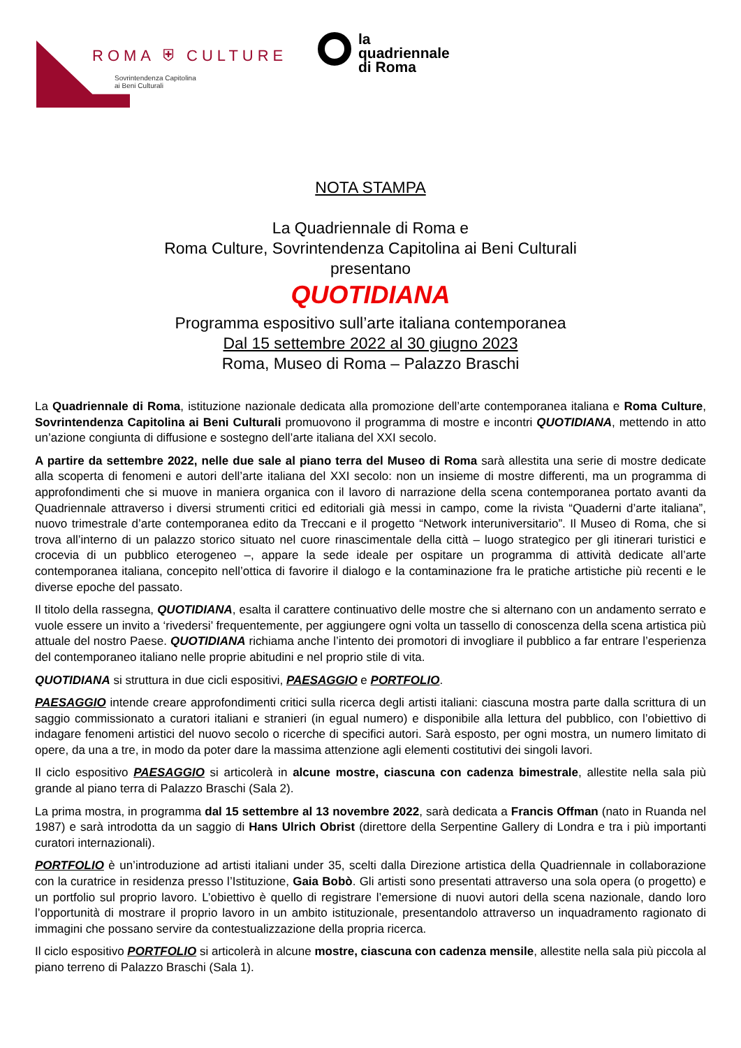ROMA ⛨ CULTURE
Sovrintendenza Capitolina
ai Beni Culturali
la
quadriennale
di Roma
NOTA STAMPA
La Quadriennale di Roma e
Roma Culture, Sovrintendenza Capitolina ai Beni Culturali
presentano
QUOTIDIANA
Programma espositivo sull’arte italiana contemporanea
Dal 15 settembre 2022 al 30 giugno 2023
Roma, Museo di Roma – Palazzo Braschi
La Quadriennale di Roma, istituzione nazionale dedicata alla promozione dell’arte contemporanea italiana e Roma Culture, Sovrintendenza Capitolina ai Beni Culturali promuovono il programma di mostre e incontri QUOTIDIANA, mettendo in atto un’azione congiunta di diffusione e sostegno dell’arte italiana del XXI secolo.
A partire da settembre 2022, nelle due sale al piano terra del Museo di Roma sarà allestita una serie di mostre dedicate alla scoperta di fenomeni e autori dell’arte italiana del XXI secolo: non un insieme di mostre differenti, ma un programma di approfondimenti che si muove in maniera organica con il lavoro di narrazione della scena contemporanea portato avanti da Quadriennale attraverso i diversi strumenti critici ed editoriali già messi in campo, come la rivista “Quaderni d’arte italiana”, nuovo trimestrale d’arte contemporanea edito da Treccani e il progetto “Network interuniversitario”. Il Museo di Roma, che si trova all’interno di un palazzo storico situato nel cuore rinascimentale della città – luogo strategico per gli itinerari turistici e crocevia di un pubblico eterogeneo –, appare la sede ideale per ospitare un programma di attività dedicate all’arte contemporanea italiana, concepito nell’ottica di favorire il dialogo e la contaminazione fra le pratiche artistiche più recenti e le diverse epoche del passato.
Il titolo della rassegna, QUOTIDIANA, esalta il carattere continuativo delle mostre che si alternano con un andamento serrato e vuole essere un invito a ‘rivedersi’ frequentemente, per aggiungere ogni volta un tassello di conoscenza della scena artistica più attuale del nostro Paese. QUOTIDIANA richiama anche l’intento dei promotori di invogliare il pubblico a far entrare l’esperienza del contemporaneo italiano nelle proprie abitudini e nel proprio stile di vita.
QUOTIDIANA si struttura in due cicli espositivi, PAESAGGIO e PORTFOLIO.
PAESAGGIO intende creare approfondimenti critici sulla ricerca degli artisti italiani: ciascuna mostra parte dalla scrittura di un saggio commissionato a curatori italiani e stranieri (in egual numero) e disponibile alla lettura del pubblico, con l’obiettivo di indagare fenomeni artistici del nuovo secolo o ricerche di specifici autori. Sarà esposto, per ogni mostra, un numero limitato di opere, da una a tre, in modo da poter dare la massima attenzione agli elementi costitutivi dei singoli lavori.
Il ciclo espositivo PAESAGGIO si articolerà in alcune mostre, ciascuna con cadenza bimestrale, allestite nella sala più grande al piano terra di Palazzo Braschi (Sala 2).
La prima mostra, in programma dal 15 settembre al 13 novembre 2022, sarà dedicata a Francis Offman (nato in Ruanda nel 1987) e sarà introdotta da un saggio di Hans Ulrich Obrist (direttore della Serpentine Gallery di Londra e tra i più importanti curatori internazionali).
PORTFOLIO è un’introduzione ad artisti italiani under 35, scelti dalla Direzione artistica della Quadriennale in collaborazione con la curatrice in residenza presso l’Istituzione, Gaia Bobò. Gli artisti sono presentati attraverso una sola opera (o progetto) e un portfolio sul proprio lavoro. L’obiettivo è quello di registrare l’emersione di nuovi autori della scena nazionale, dando loro l’opportunità di mostrare il proprio lavoro in un ambito istituzionale, presentandolo attraverso un inquadramento ragionato di immagini che possano servire da contestualizzazione della propria ricerca.
Il ciclo espositivo PORTFOLIO si articolerà in alcune mostre, ciascuna con cadenza mensile, allestite nella sala più piccola al piano terreno di Palazzo Braschi (Sala 1).